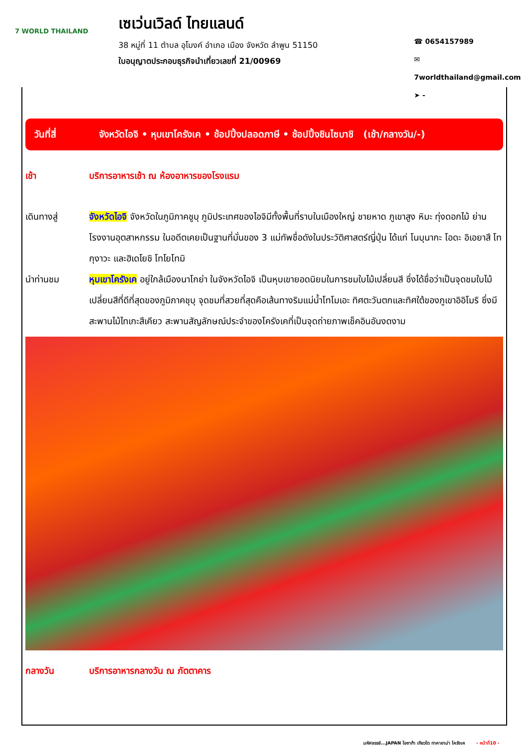7 WORLD THAILAND
เซเว่นเวิลด์ ไทยแลนด์
38 หมู่ที่ 11 ตำบล อุโมงค์ อำเภอ เมือง จังหวัด ลำพูน 51150
ใบอนุญาตประกอบธุรกิจนำเที่ยวเลขที่ 21/00969
☎ 0654157989
✉ 7worldthailand@gmail.com
➤ -
วันที่สี่ จังหวัดไอจิ • หุบเขาโครังเค • ช้อปปิ้งปลอดภาษี • ช้อปปิ้งชินไซบาชิ (เช้า/กลางวัน/-)
เช้า บริการอาหารเช้า ณ ห้องอาหารของโรงแรม
เดินทางสู่ จังหวัดไอจิ จังหวัดในภูมิภาคชูบุ ภูมิประเทศของไอจิมีทั้งพื้นที่ราบในเมืองใหญ่ ชายหาด ภูเขาสูง หิมะ ทุ่งดอกไม้ ย่านโรงงานอุตสาหกรรม ในอดีตเคยเป็นฐานที่มั่นของ 3 แม่ทัพชื่อดังในประวัติศาสตร์ญี่ปุ่น ได้แก่ โนบุนากะ โอดะ อิเอยาสึ โทกุงาวะ และฮิเดโยชิ โทโยโทมิ
นำท่านชม หุบเขาโครังเค อยู่ใกล้เมืองนาโกย่า ในจังหวัดไอจิ เป็นหุบเขายอดนิยมในการชมใบไม้เปลี่ยนสี ซึ่งได้ชื่อว่าเป็นจุดชมใบไม้เปลี่ยนสีที่ดีที่สุดของภูมิภาคชุบุ จุดชมที่สวยที่สุดคือเส้นทางริมแม่น้ำโทโมเอะ ทิศตะวันตกและทิศใต้ของภูเขาอิอิโมริ ซึ่งมีสะพานไม้ไทเกะสึเคียว สะพานสัญลักษณ์ประจำของโครังเคที่เป็นจุดถ่ายภาพเช็คอินอันงดงาม
กลางวัน บริการอาหารกลางวัน ณ ภัตตาคาร
มหัศจรรย์...JAPAN โอซาก้า เกียวโต ทาคายาม่า โครังเค - หน้าที่10 -